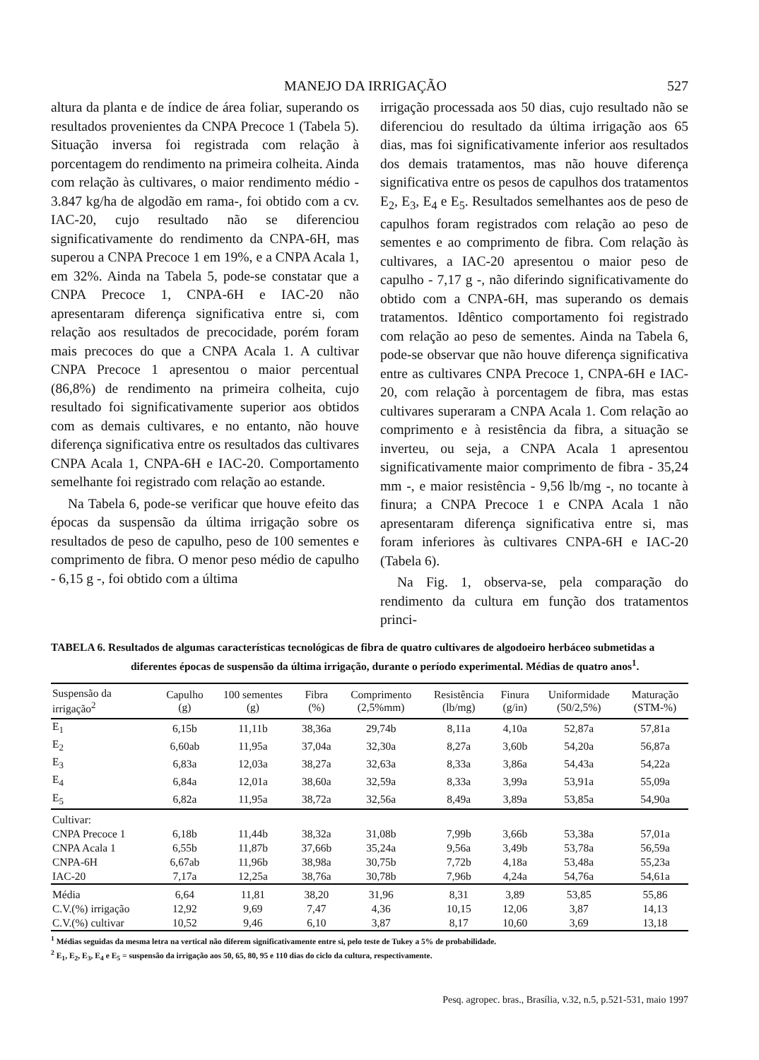MANEJO DA IRRIGAÇÃO 527
altura da planta e de índice de área foliar, superando os resultados provenientes da CNPA Precoce 1 (Tabela 5). Situação inversa foi registrada com relação à porcentagem do rendimento na primeira colheita. Ainda com relação às cultivares, o maior rendimento médio - 3.847 kg/ha de algodão em rama-, foi obtido com a cv. IAC-20, cujo resultado não se diferenciou significativamente do rendimento da CNPA-6H, mas superou a CNPA Precoce 1 em 19%, e a CNPA Acala 1, em 32%. Ainda na Tabela 5, pode-se constatar que a CNPA Precoce 1, CNPA-6H e IAC-20 não apresentaram diferença significativa entre si, com relação aos resultados de precocidade, porém foram mais precoces do que a CNPA Acala 1. A cultivar CNPA Precoce 1 apresentou o maior percentual (86,8%) de rendimento na primeira colheita, cujo resultado foi significativamente superior aos obtidos com as demais cultivares, e no entanto, não houve diferença significativa entre os resultados das cultivares CNPA Acala 1, CNPA-6H e IAC-20. Comportamento semelhante foi registrado com relação ao estande.
Na Tabela 6, pode-se verificar que houve efeito das épocas da suspensão da última irrigação sobre os resultados de peso de capulho, peso de 100 sementes e comprimento de fibra. O menor peso médio de capulho - 6,15 g -, foi obtido com a última
irrigação processada aos 50 dias, cujo resultado não se diferenciou do resultado da última irrigação aos 65 dias, mas foi significativamente inferior aos resultados dos demais tratamentos, mas não houve diferença significativa entre os pesos de capulhos dos tratamentos E<sub>2</sub>, E<sub>3</sub>, E<sub>4</sub> e E<sub>5</sub>. Resultados semelhantes aos de peso de capulhos foram registrados com relação ao peso de sementes e ao comprimento de fibra. Com relação às cultivares, a IAC-20 apresentou o maior peso de capulho - 7,17 g -, não diferindo significativamente do obtido com a CNPA-6H, mas superando os demais tratamentos. Idêntico comportamento foi registrado com relação ao peso de sementes. Ainda na Tabela 6, pode-se observar que não houve diferença significativa entre as cultivares CNPA Precoce 1, CNPA-6H e IAC-20, com relação à porcentagem de fibra, mas estas cultivares superaram a CNPA Acala 1. Com relação ao comprimento e à resistência da fibra, a situação se inverteu, ou seja, a CNPA Acala 1 apresentou significativamente maior comprimento de fibra - 35,24 mm -, e maior resistência - 9,56 lb/mg -, no tocante à finura; a CNPA Precoce 1 e CNPA Acala 1 não apresentaram diferença significativa entre si, mas foram inferiores às cultivares CNPA-6H e IAC-20 (Tabela 6).
Na Fig. 1, observa-se, pela comparação do rendimento da cultura em função dos tratamentos princi-
TABELA 6. Resultados de algumas características tecnológicas de fibra de quatro cultivares de algodoeiro herbáceo submetidas a diferentes épocas de suspensão da última irrigação, durante o período experimental. Médias de quatro anos<sup>1</sup>.
| Suspensão da irrigação<sup>2</sup> | Capulho (g) | 100 sementes (g) | Fibra (%) | Comprimento (2,5%mm) | Resistência (lb/mg) | Finura (g/in) | Uniformidade (50/2,5%) | Maturação (STM-%) |
| --- | --- | --- | --- | --- | --- | --- | --- | --- |
| E<sub>1</sub> | 6,15b | 11,11b | 38,36a | 29,74b | 8,11a | 4,10a | 52,87a | 57,81a |
| E<sub>2</sub> | 6,60ab | 11,95a | 37,04a | 32,30a | 8,27a | 3,60b | 54,20a | 56,87a |
| E<sub>3</sub> | 6,83a | 12,03a | 38,27a | 32,63a | 8,33a | 3,86a | 54,43a | 54,22a |
| E<sub>4</sub> | 6,84a | 12,01a | 38,60a | 32,59a | 8,33a | 3,99a | 53,91a | 55,09a |
| E<sub>5</sub> | 6,82a | 11,95a | 38,72a | 32,56a | 8,49a | 3,89a | 53,85a | 54,90a |
| Cultivar: | | | | | | | | |
| CNPA Precoce 1 | 6,18b | 11,44b | 38,32a | 31,08b | 7,99b | 3,66b | 53,38a | 57,01a |
| CNPA Acala 1 | 6,55b | 11,87b | 37,66b | 35,24a | 9,56a | 3,49b | 53,78a | 56,59a |
| CNPA-6H | 6,67ab | 11,96b | 38,98a | 30,75b | 7,72b | 4,18a | 53,48a | 55,23a |
| IAC-20 | 7,17a | 12,25a | 38,76a | 30,78b | 7,96b | 4,24a | 54,76a | 54,61a |
| Média | 6,64 | 11,81 | 38,20 | 31,96 | 8,31 | 3,89 | 53,85 | 55,86 |
| C.V.(%) irrigação | 12,92 | 9,69 | 7,47 | 4,36 | 10,15 | 12,06 | 3,87 | 14,13 |
| C.V.(%) cultivar | 10,52 | 9,46 | 6,10 | 3,87 | 8,17 | 10,60 | 3,69 | 13,18 |
<sup>1</sup> Médias seguidas da mesma letra na vertical não diferem significativamente entre si, pelo teste de Tukey a 5% de probabilidade.
<sup>2</sup> E<sub>1</sub>, E<sub>2</sub>, E<sub>3</sub>, E<sub>4</sub> e E<sub>5</sub> = suspensão da irrigação aos 50, 65, 80, 95 e 110 dias do ciclo da cultura, respectivamente.
Pesq. agropec. bras., Brasília, v.32, n.5, p.521-531, maio 1997